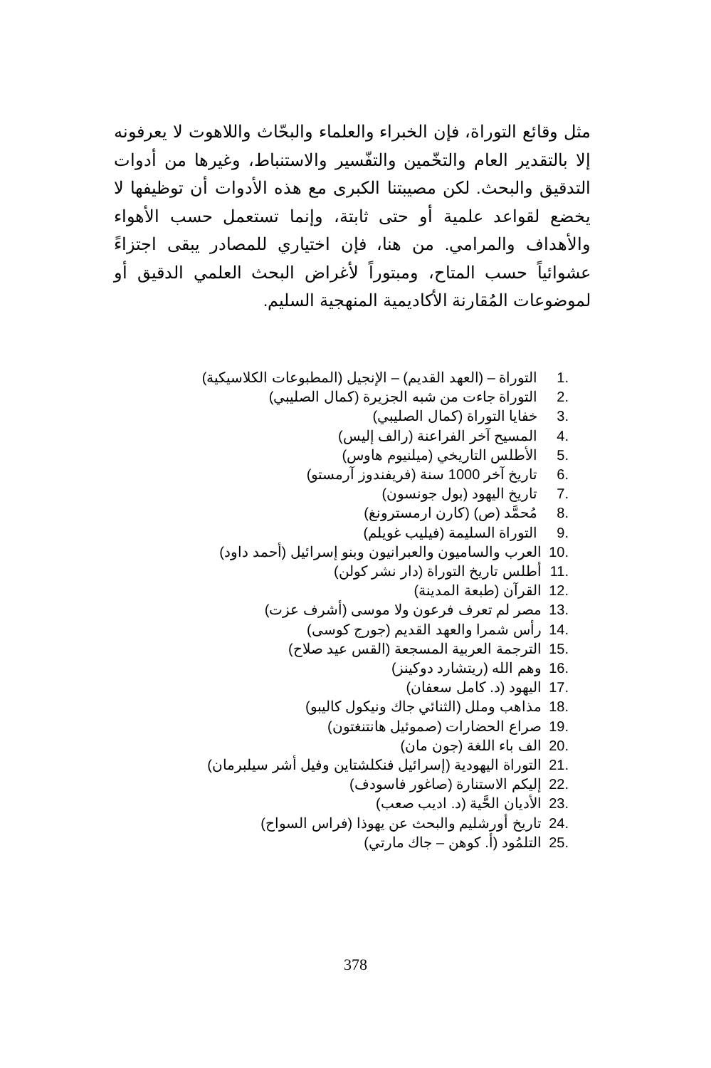مثل وقائع التوراة، فإن الخبراء والعلماء والبحّاث واللاهوت لا يعرفونه إلا بالتقدير العام والتخّمين والتفّسير والاستنباط، وغيرها من أدوات التدقيق والبحث. لكن مصيبتنا الكبرى مع هذه الأدوات أن توظيفها لا يخضع لقواعد علمية أو حتى ثابتة، وإنما تستعمل حسب الأهواء والأهداف والمرامي. من هنا، فإن اختياري للمصادر يبقى اجتزاءً عشوائياً حسب المتاح، ومبتوراً لأغراض البحث العلمي الدقيق أو لموضوعات المُقارنة الأكاديمية المنهجية السليم.
.1 التوراة – (العهد القديم) – الإنجيل (المطبوعات الكلاسيكية)
.2 التوراة جاءت من شبه الجزيرة (كمال الصليبي)
.3 خفايا التوراة (كمال الصليبي)
.4 المسيح آخر الفراعنة (رالف إليس)
.5 الأطلس التاريخي (ميلنيوم هاوس)
.6 تاريخ آخر 1000 سنة (فريفندوز آرمستو)
.7 تاريخ اليهود (بول جونسون)
.8 مُحمَّد (ص) (كارن ارمسترونغ)
.9 التوراة السليمة (فيليب غويلم)
.10 العرب والساميون والعبرانيون وبنو إسرائيل (أحمد داود)
.11 أطلس تاريخ التوراة (دار نشر كولن)
.12 القرآن (طبعة المدينة)
.13 مصر لم تعرف فرعون ولا موسى (أشرف عزت)
.14 رأس شمرا والعهد القديم (جورج كوسى)
.15 الترجمة العربية المسجعة (القس عيد صلاح)
.16 وهم الله (ريتشارد دوكينز)
.17 اليهود (د. كامل سعفان)
.18 مذاهب وملل (الثنائي جاك ونيكول كاليبو)
.19 صراع الحضارات (صموئيل هانتنغتون)
.20 الف باء اللغة (جون مان)
.21 التوراة اليهودية (إسرائيل فنكلشتاين وفيل أشر سيلبرمان)
.22 إليكم الاستنارة (صاغور فاسودف)
.23 الأديان الحَّية (د. اديب صعب)
.24 تاريخ أورشليم والبحث عن يهوذا (فراس السواح)
.25 التلمُود (أ. كوهن – جاك مارتي)
378